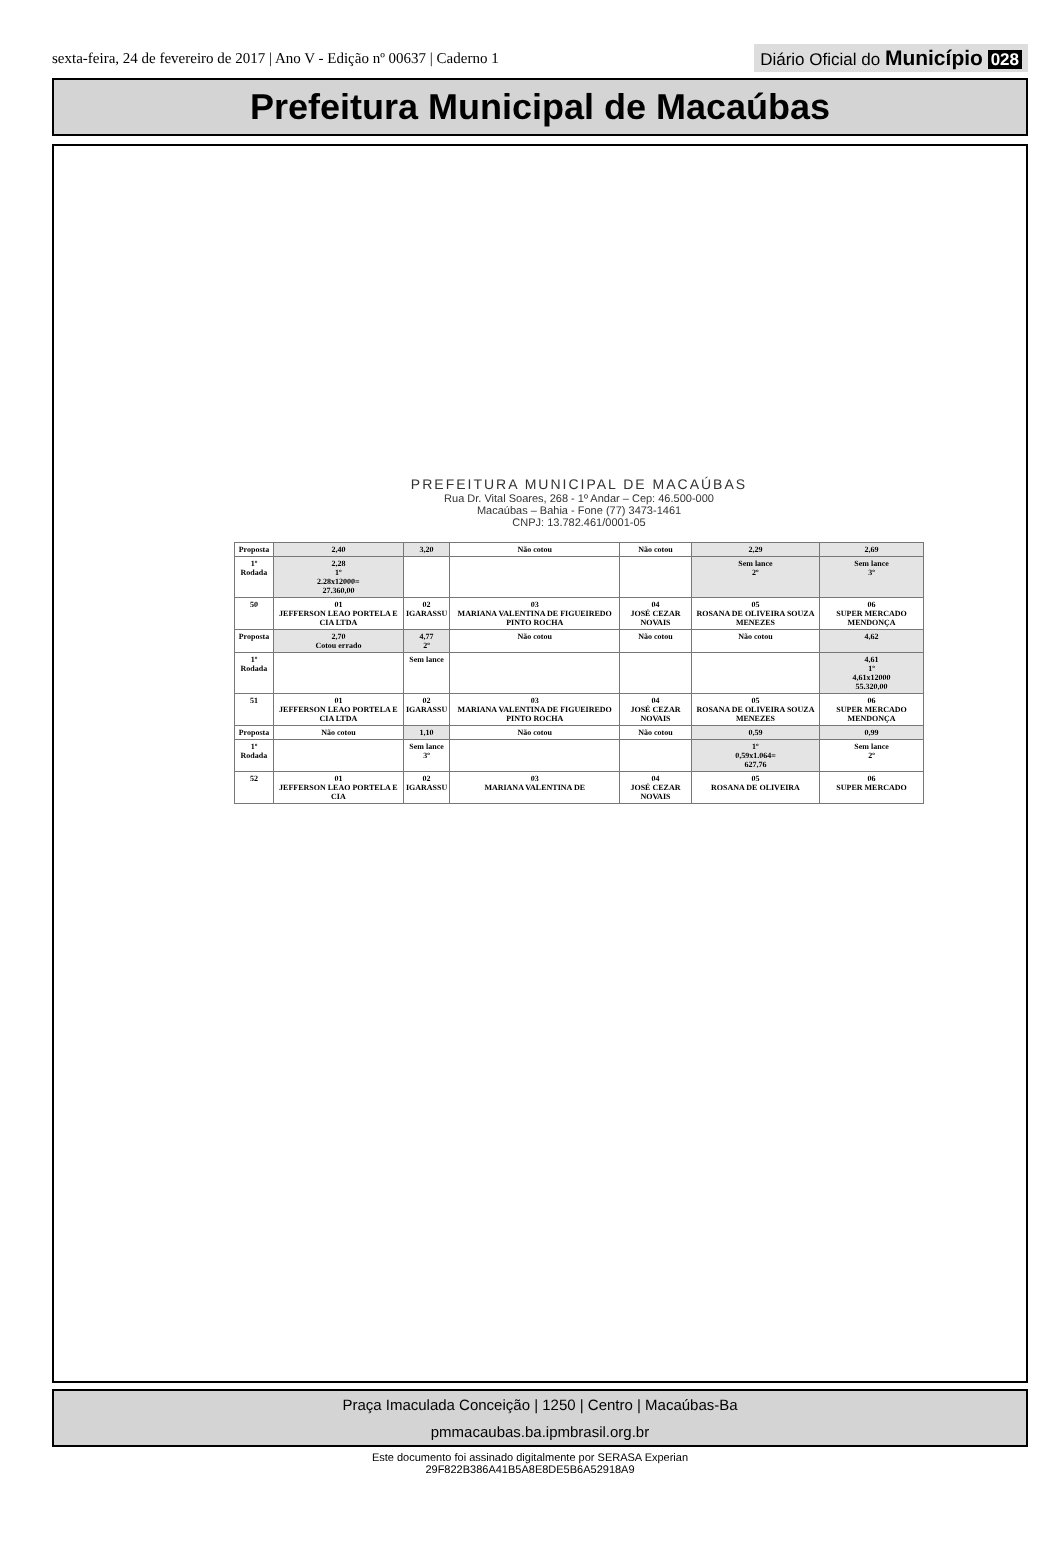sexta-feira, 24 de fevereiro de 2017 | Ano V - Edição nº 00637 | Caderno 1
Diário Oficial do Município 028
Prefeitura Municipal de Macaúbas
PREFEITURA MUNICIPAL DE MACAÚBAS
Rua Dr. Vital Soares, 268 - 1º Andar – Cep: 46.500-000
Macaúbas – Bahia - Fone (77) 3473-1461
CNPJ: 13.782.461/0001-05
| Proposta | 2,40 | 3,20 | Não cotou | Não cotou | 2,29 | 2,69 |
| 1º Rodada | 2,28 1º 2.28x12000= 27.360,00 | | | | Sem lance 2º | Sem lance 3º |
| 50 | 01 JEFFERSON LEAO PORTELA E CIA LTDA | 02 IGARASSU | 03 MARIANA VALENTINA DE FIGUEIREDO PINTO ROCHA | 04 JOSÉ CEZAR NOVAIS | 05 ROSANA DE OLIVEIRA SOUZA MENEZES | 06 SUPER MERCADO MENDONÇA |
| Proposta | 2,70 Cotou errado | 4,77 2º | Não cotou | Não cotou | Não cotou | 4,62 |
| 1º Rodada | | Sem lance | | | | 4,61 1º 4,61x12000 55.320,00 |
| 51 | 01 JEFFERSON LEAO PORTELA E CIA LTDA | 02 IGARASSU | 03 MARIANA VALENTINA DE FIGUEIREDO PINTO ROCHA | 04 JOSÉ CEZAR NOVAIS | 05 ROSANA DE OLIVEIRA SOUZA MENEZES | 06 SUPER MERCADO MENDONÇA |
| Proposta | Não cotou | 1,10 | Não cotou | Não cotou | 0,59 | 0,99 |
| 1º Rodada | | Sem lance 3º | | | 1º 0,59x1.064= 627,76 | Sem lance 2º |
| 52 | 01 JEFFERSON LEAO PORTELA E CIA | 02 IGARASSU | 03 MARIANA VALENTINA DE | 04 JOSÉ CEZAR NOVAIS | 05 ROSANA DE OLIVEIRA | 06 SUPER MERCADO |
Praça Imaculada Conceição | 1250 | Centro | Macaúbas-Ba
pmmacaubas.ba.ipmbrasil.org.br
Este documento foi assinado digitalmente por SERASA Experian
29F822B386A41B5A8E8DE5B6A52918A9